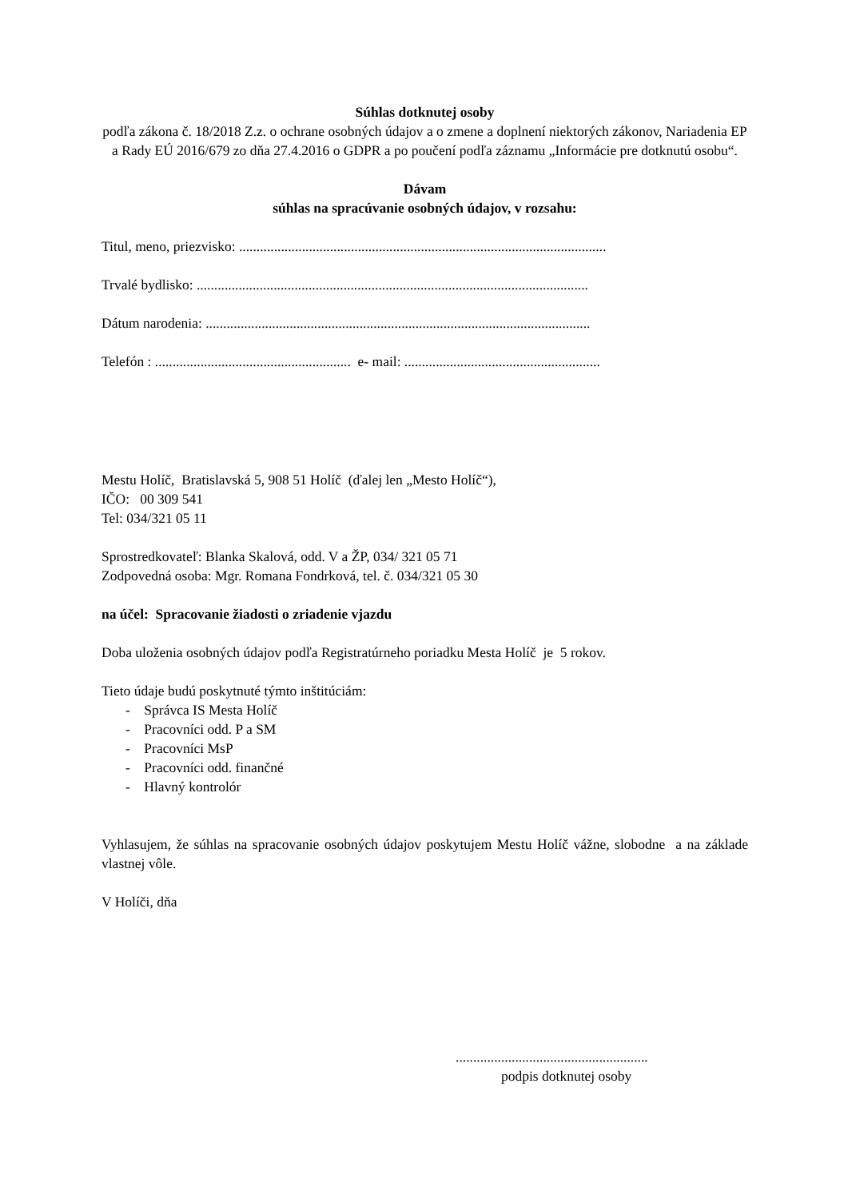Súhlas dotknutej osoby
podľa zákona č. 18/2018 Z.z. o ochrane osobných údajov a o zmene a doplnení niektorých zákonov, Nariadenia EP a Rady EÚ 2016/679 zo dňa 27.4.2016 o GDPR a po poučení podľa záznamu „Informácie pre dotknutú osobu“.
Dávam
súhlas na spracúvanie osobných údajov, v rozsahu:
Titul, meno, priezvisko: .........................................................................................................
Trvalé bydlisko: ................................................................................................................
Dátum narodenia: ..............................................................................................................
Telefón : ........................................................ e- mail: ........................................................
Mestu Holíč, Bratislavská 5, 908 51 Holíč (ďalej len „Mesto Holíč“),
IČO: 00 309 541
Tel: 034/321 05 11
Sprostredkovateľ: Blanka Skalová, odd. V a ŽP, 034/ 321 05 71
Zodpovedná osoba: Mgr. Romana Fondrková, tel. č. 034/321 05 30
na účel: Spracovanie žiadosti o zriadenie vjazdu
Doba uloženia osobných údajov podľa Registratúrneho poriadku Mesta Holíč je 5 rokov.
Tieto údaje budú poskytnuté týmto inštitúciám:
- Správca IS Mesta Holíč
- Pracovníci odd. P a SM
- Pracovníci MsP
- Pracovníci odd. finančné
- Hlavný kontrolór
Vyhlasujem, že súhlas na spracovanie osobných údajov poskytujem Mestu Holíč vážne, slobodne a na základe vlastnej vôle.
V Holíči, dňa
.......................................................
podpis dotknutej osoby